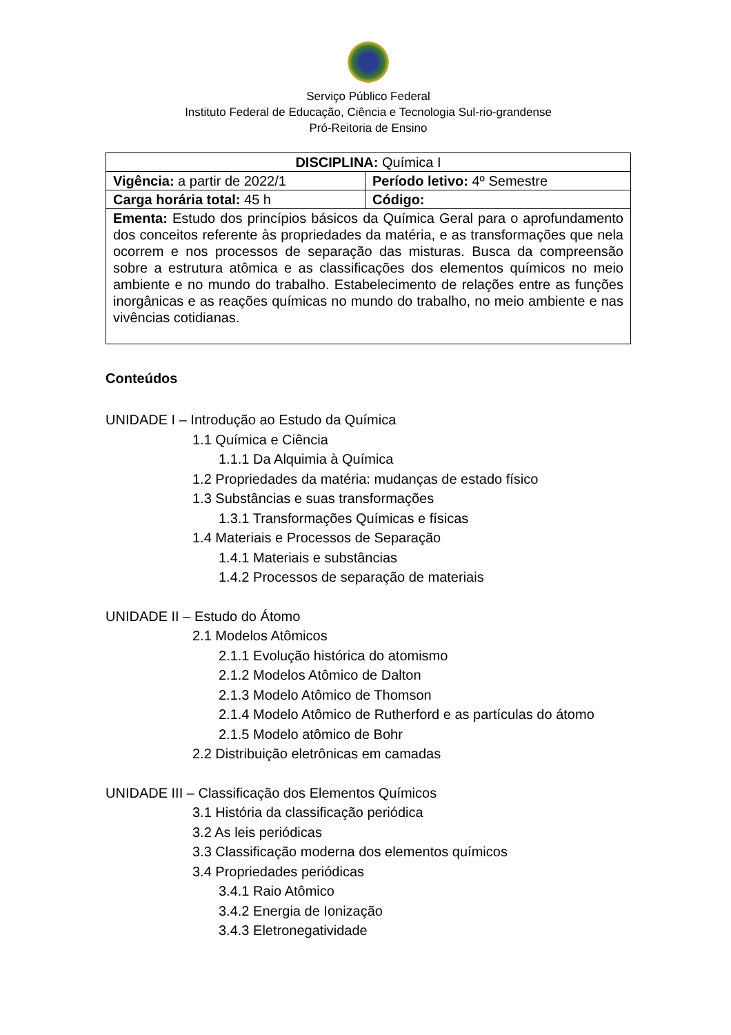Serviço Público Federal
Instituto Federal de Educação, Ciência e Tecnologia Sul-rio-grandense
Pró-Reitoria de Ensino
| DISCIPLINA: Química I | |
| Vigência: a partir de 2022/1 | Período letivo: 4º Semestre |
| Carga horária total: 45 h | Código: |
| Ementa: Estudo dos princípios básicos da Química Geral para o aprofundamento dos conceitos referente às propriedades da matéria, e as transformações que nela ocorrem e nos processos de separação das misturas. Busca da compreensão sobre a estrutura atômica e as classificações dos elementos químicos no meio ambiente e no mundo do trabalho. Estabelecimento de relações entre as funções inorgânicas e as reações químicas no mundo do trabalho, no meio ambiente e nas vivências cotidianas. | |
Conteúdos
UNIDADE I – Introdução ao Estudo da Química
1.1 Química e Ciência
1.1.1 Da Alquimia à Química
1.2 Propriedades da matéria: mudanças de estado físico
1.3 Substâncias e suas transformações
1.3.1 Transformações Químicas e físicas
1.4 Materiais e Processos de Separação
1.4.1 Materiais e substâncias
1.4.2 Processos de separação de materiais
UNIDADE II – Estudo do Átomo
2.1 Modelos Atômicos
2.1.1 Evolução histórica do atomismo
2.1.2 Modelos Atômico de Dalton
2.1.3 Modelo Atômico de Thomson
2.1.4 Modelo Atômico de Rutherford e as partículas do átomo
2.1.5 Modelo atômico de Bohr
2.2 Distribuição eletrônicas em camadas
UNIDADE III – Classificação dos Elementos Químicos
3.1 História da classificação periódica
3.2 As leis periódicas
3.3 Classificação moderna dos elementos químicos
3.4 Propriedades periódicas
3.4.1 Raio Atômico
3.4.2 Energia de Ionização
3.4.3 Eletronegatividade